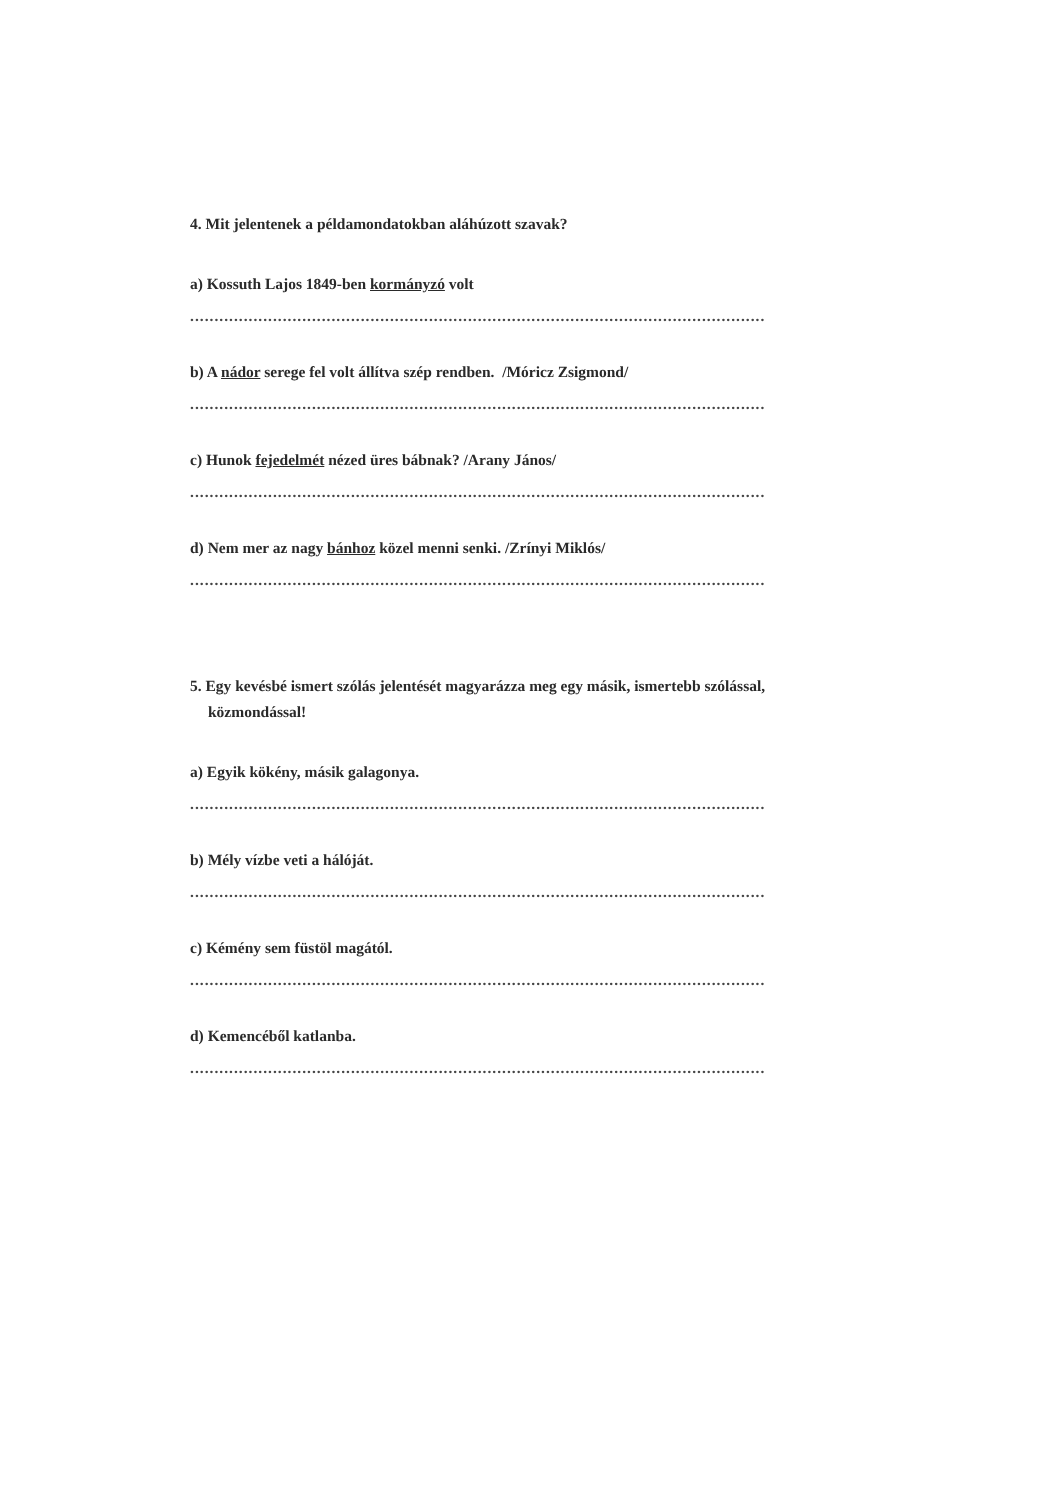4. Mit jelentenek a példamondatokban aláhúzott szavak?
a) Kossuth Lajos 1849-ben kormányzó volt
......................................................................................................................
b) A nádor serege fel volt állítva szép rendben. /Móricz Zsigmond/
......................................................................................................................
c) Hunok fejedelmét nézed üres bábnak? /Arany János/
......................................................................................................................
d) Nem mer az nagy bánhoz közel menni senki. /Zrínyi Miklós/
......................................................................................................................
5. Egy kevésbé ismert szólás jelentését magyarázza meg egy másik, ismertebb szólással,
közmondással!
a) Egyik kökény, másik galagonya.
......................................................................................................................
b) Mély vízbe veti a hálóját.
......................................................................................................................
c) Kémény sem füstöl magától.
......................................................................................................................
d) Kemencéből katlanba.
......................................................................................................................